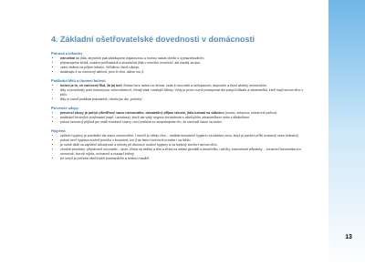4. Základní ošetřovatelské dovednosti v domácnosti
Potrava a tekutiny
nenutíme do jídla, zbytečně pak zatěžujeme organismus a mohou nastat obtíže s vyprazdňováním.
připravujeme lehká, snadno požívatelná a stravitelná jídla v menším množství, ale častěji za den.
velmi dbáme na příjem tekutin. Střídáme různé nápoje.
dodávajte-li se nemocný aktivně, pivo či víno, dáme mu jí.
Podávání léků a tlumení bolesti
bolest je to, co nemocný říká, že jej bolí. Bolest bere radost ze života, vede k nervozitě a neúspavosti, depresím a tlumí aktivity nemocného.
léky a prostředky proti bolesti jsou velmi efektivní, mívají vliak i vedlejší účinky. Vždy je proto nutné postupovat dle pokynů lékaře a zdravotníků, kteří mají nemocného v péči.
léky je nutné podávat pravidelně, nikoliv jen dle „potřeby".
Prevence zácpy
prevencí zácpy je pohyb přiměřený stavu nemocného, dostatečný příjem tekutin, jídla bohatá na vlákninu (ovoce, zelenina, celozrnné pečivo).
podávání čerstvých projímadel (např. Lactulosa), které ale vždy nejprve konzultovat s ošetřujícím zdravotníkem nebo s lékárníkem.
pokud nemocný přijímá jen malé množství stravy, není potřeba se znepokojovat tím, že nechodí často na stolici.
Hygiena
způsob hygieny je prováděn dle stavu nemocného. I menší je někdy více – nedělat kompletní hygienu za každou cenu, když je pacient příliš unavený nebo bolestivý.
pokud není hygiena možné provést v koupelně, lze jí de facto hodnotně provést i na lůžku
je nutné dbát na zajištění důstojnosti a intimity při úkonech osobní hygieny a na teplený komfort nemocného.
vhodné pomůcky: připravené umyvadlo – lavor, žínka na obličej a tělo a žínka na oblast genitálií a konečníku, ručníky, kosmetické přípravky – zdravotní kosmetika pro nemocné, šetrné mýdlo, ochranné a mazací krémy.
po umytí je potřeba ošetřit kůži promazáním a lehkou masáží.
13